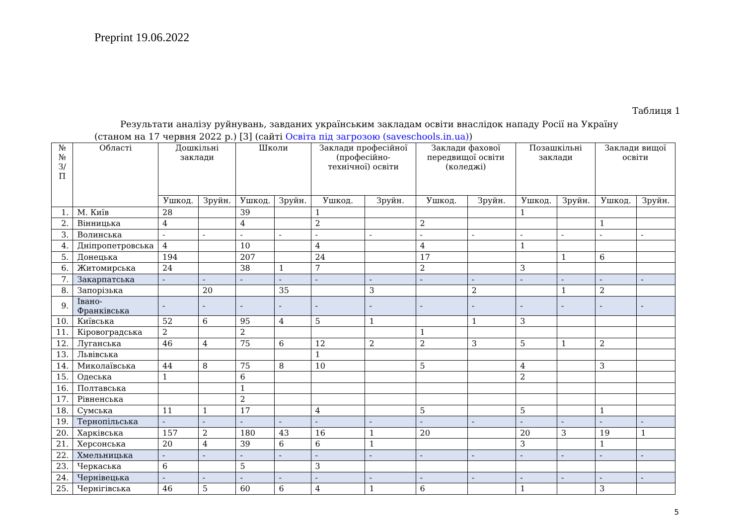Preprint 19.06.2022
Таблиця 1
Результати аналізу руйнувань, завданих українським закладам освіти внаслідок нападу Росії на Україну
(станом на 17 червня 2022 р.) [3] (сайті Освіта під загрозою (saveschools.in.ua))
| №№ З/П | Області | Дошкільні заклади | | Школи | | Заклади професійної (професійно-технічної) освіти | | Заклади фахової передвищої освіти (коледжі) | | Позашкільні заклади | | Заклади вищої освіти | |
| --- | --- | --- | --- | --- | --- | --- | --- | --- | --- | --- | --- | --- | --- |
| | | Ушкод. | Зруйн. | Ушкод. | Зруйн. | Ушкод. | Зруйн. | Ушкод. | Зруйн. | Ушкод. | Зруйн. | Ушкод. | Зруйн. |
| 1. | М. Київ | 28 | | 39 | | 1 | | | | 1 | | | |
| 2. | Вінницька | 4 | | 4 | | 2 | | 2 | | | | 1 | |
| 3. | Волинська | - | - | - | - | - | - | - | - | - | - | - | - |
| 4. | Дніпропетровська | 4 | | 10 | | 4 | | 4 | | 1 | | | |
| 5. | Донецька | 194 | | 207 | | 24 | | 17 | | | 1 | 6 | |
| 6. | Житомирська | 24 | | 38 | 1 | 7 | | 2 | | 3 | | | |
| 7. | Закарпатська | - | - | - | - | - | - | - | - | - | - | - | - |
| 8. | Запорізька | | 20 | | 35 | | 3 | | 2 | | 1 | 2 | |
| 9. | Івано-Франківська | - | - | - | - | - | - | - | - | - | - | - | - |
| 10. | Київська | 52 | 6 | 95 | 4 | 5 | 1 | | 1 | 3 | | | |
| 11. | Кіровоградська | 2 | | 2 | | | | 1 | | | | | |
| 12. | Луганська | 46 | 4 | 75 | 6 | 12 | 2 | 2 | 3 | 5 | 1 | 2 | |
| 13. | Львівська | | | | | 1 | | | | | | | |
| 14. | Миколаївська | 44 | 8 | 75 | 8 | 10 | | 5 | | 4 | | 3 | |
| 15. | Одеська | 1 | | 6 | | | | | | 2 | | | |
| 16. | Полтавська | | | 1 | | | | | | | | | |
| 17. | Рівненська | | | 2 | | | | | | | | | |
| 18. | Сумська | 11 | 1 | 17 | | 4 | | 5 | | 5 | | 1 | |
| 19. | Тернопільська | - | - | - | - | - | - | - | - | - | - | - | - |
| 20. | Харківська | 157 | 2 | 180 | 43 | 16 | 1 | 20 | | 20 | 3 | 19 | 1 |
| 21. | Херсонська | 20 | 4 | 39 | 6 | 6 | 1 | | | 3 | | 1 | |
| 22. | Хмельницька | - | - | - | - | - | - | - | - | - | - | - | - |
| 23. | Черкаська | 6 | | 5 | | 3 | | | | | | | |
| 24. | Чернівецька | - | - | - | - | - | - | - | - | - | - | - | - |
| 25. | Чернігівська | 46 | 5 | 60 | 6 | 4 | 1 | 6 | | 1 | | 3 | |
5